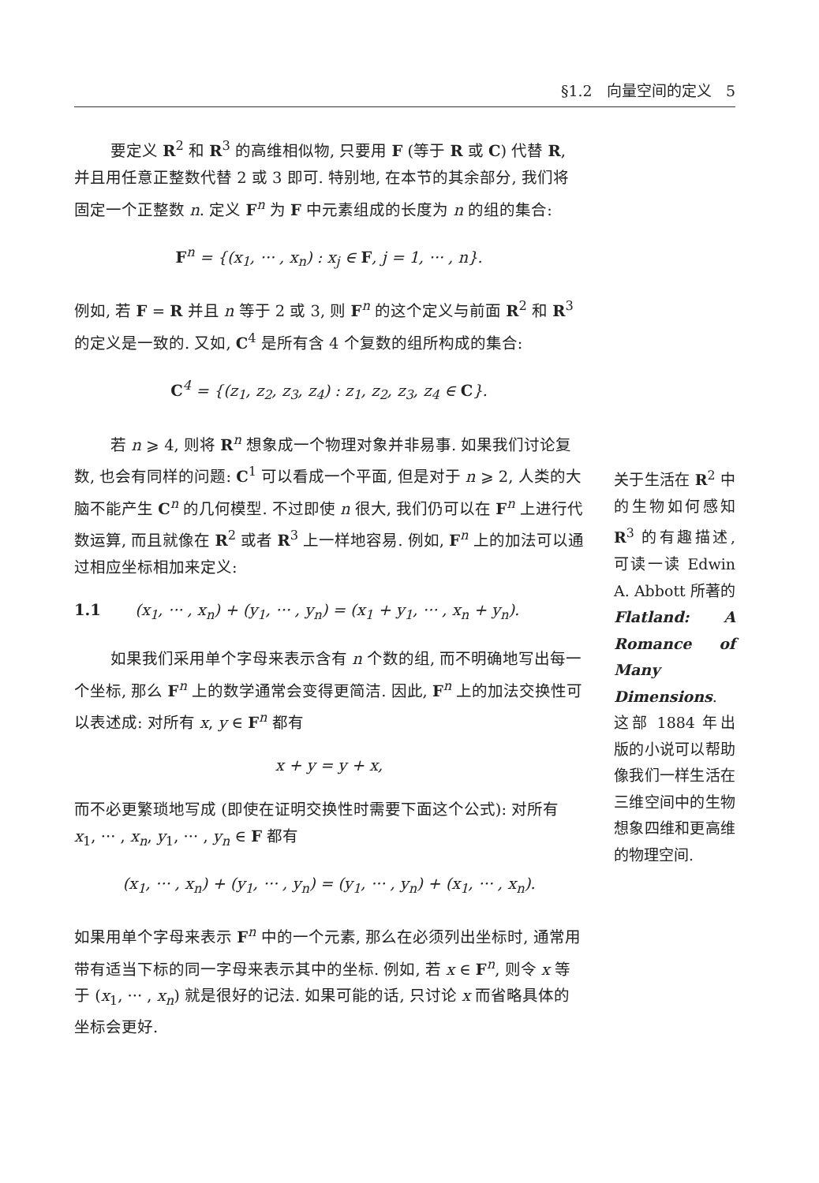§1.2 向量空间的定义 5
要定义 R<sup>2</sup> 和 R<sup>3</sup> 的高维相似物, 只要用 F (等于 R 或 C) 代替 R, 并且用任意正整数代替 2 或 3 即可. 特别地, 在本节的其余部分, 我们将固定一个正整数 n. 定义 F<sup>n</sup> 为 F 中元素组成的长度为 n 的组的集合:
F<sup>n</sup> = {(x<sub>1</sub>, ··· , x<sub>n</sub>) : x<sub>j</sub> ∈ F, j = 1, ··· , n}.
例如, 若 F = R 并且 n 等于 2 或 3, 则 F<sup>n</sup> 的这个定义与前面 R<sup>2</sup> 和 R<sup>3</sup> 的定义是一致的. 又如, C<sup>4</sup> 是所有含 4 个复数的组所构成的集合:
C<sup>4</sup> = {(z<sub>1</sub>, z<sub>2</sub>, z<sub>3</sub>, z<sub>4</sub>) : z<sub>1</sub>, z<sub>2</sub>, z<sub>3</sub>, z<sub>4</sub> ∈ C}.
若 n ⩾ 4, 则将 R<sup>n</sup> 想象成一个物理对象并非易事. 如果我们讨论复数, 也会有同样的问题: C<sup>1</sup> 可以看成一个平面, 但是对于 n ⩾ 2, 人类的大脑不能产生 C<sup>n</sup> 的几何模型. 不过即使 n 很大, 我们仍可以在 F<sup>n</sup> 上进行代数运算, 而且就像在 R<sup>2</sup> 或者 R<sup>3</sup> 上一样地容易. 例如, F<sup>n</sup> 上的加法可以通过相应坐标相加来定义:
1.1 (x<sub>1</sub>, ··· , x<sub>n</sub>) + (y<sub>1</sub>, ··· , y<sub>n</sub>) = (x<sub>1</sub> + y<sub>1</sub>, ··· , x<sub>n</sub> + y<sub>n</sub>).
如果我们采用单个字母来表示含有 n 个数的组, 而不明确地写出每一个坐标, 那么 F<sup>n</sup> 上的数学通常会变得更简洁. 因此, F<sup>n</sup> 上的加法交换性可以表述成: 对所有 x, y ∈ F<sup>n</sup> 都有
x + y = y + x,
而不必更繁琐地写成 (即使在证明交换性时需要下面这个公式): 对所有 x<sub>1</sub>, ··· , x<sub>n</sub>, y<sub>1</sub>, ··· , y<sub>n</sub> ∈ F 都有
(x<sub>1</sub>, ··· , x<sub>n</sub>) + (y<sub>1</sub>, ··· , y<sub>n</sub>) = (y<sub>1</sub>, ··· , y<sub>n</sub>) + (x<sub>1</sub>, ··· , x<sub>n</sub>).
如果用单个字母来表示 F<sup>n</sup> 中的一个元素, 那么在必须列出坐标时, 通常用带有适当下标的同一字母来表示其中的坐标. 例如, 若 x ∈ F<sup>n</sup>, 则令 x 等于 (x<sub>1</sub>, ··· , x<sub>n</sub>) 就是很好的记法. 如果可能的话, 只讨论 x 而省略具体的坐标会更好.
关于生活在 R<sup>2</sup> 中的生物如何感知 R<sup>3</sup> 的有趣描述, 可读一读 Edwin A. Abbott 所著的 Flatland: A Romance of Many Dimensions. 这部 1884 年出版的小说可以帮助像我们一样生活在三维空间中的生物想象四维和更高维的物理空间.